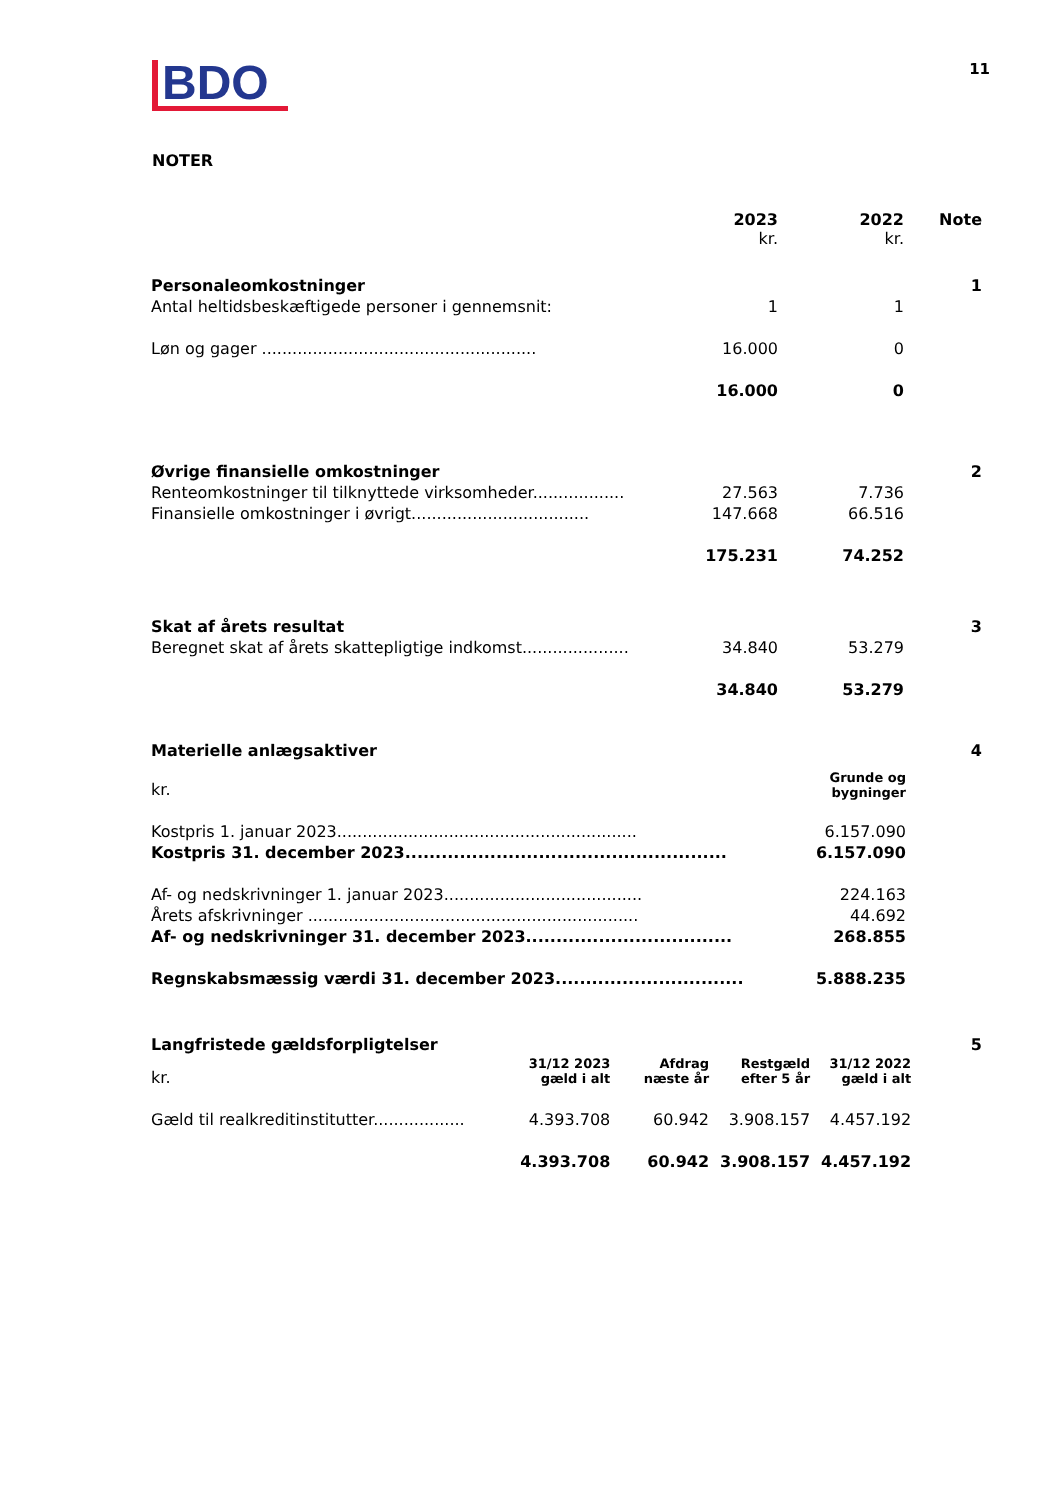BDO
11
NOTER
| | 2023 kr. | 2022 kr. | Note |
| Personaleomkostninger | | | 1 |
| Antal heltidsbeskæftigede personer i gennemsnit: | 1 | 1 | |
| Løn og gager ...................................................... | 16.000 | 0 | |
| | 16.000 | 0 | |
| Øvrige finansielle omkostninger | | | 2 |
| Renteomkostninger til tilknyttede virksomheder.................. | 27.563 | 7.736 | |
| Finansielle omkostninger i øvrigt................................... | 147.668 | 66.516 | |
| | 175.231 | 74.252 | |
| Skat af årets resultat | | | 3 |
| Beregnet skat af årets skattepligtige indkomst..................... | 34.840 | 53.279 | |
| | 34.840 | 53.279 | |
| Materielle anlægsaktiver | | 4 |
| kr. | Grunde og bygninger | |
| Kostpris 1. januar 2023........................................................... | 6.157.090 | |
| Kostpris 31. december 2023..................................................... | 6.157.090 | |
| Af- og nedskrivninger 1. januar 2023....................................... | 224.163 | |
| Årets afskrivninger ................................................................. | 44.692 | |
| Af- og nedskrivninger 31. december 2023.................................. | 268.855 | |
| Regnskabsmæssig værdi 31. december 2023............................... | 5.888.235 | |
| Langfristede gældsforpligtelser | | | | | 5 |
| kr. | 31/12 2023 gæld i alt | Afdrag næste år | Restgæld efter 5 år | 31/12 2022 gæld i alt | |
| Gæld til realkreditinstitutter.................. | 4.393.708 | 60.942 | 3.908.157 | 4.457.192 | |
| | 4.393.708 | 60.942 | 3.908.157 | 4.457.192 | |